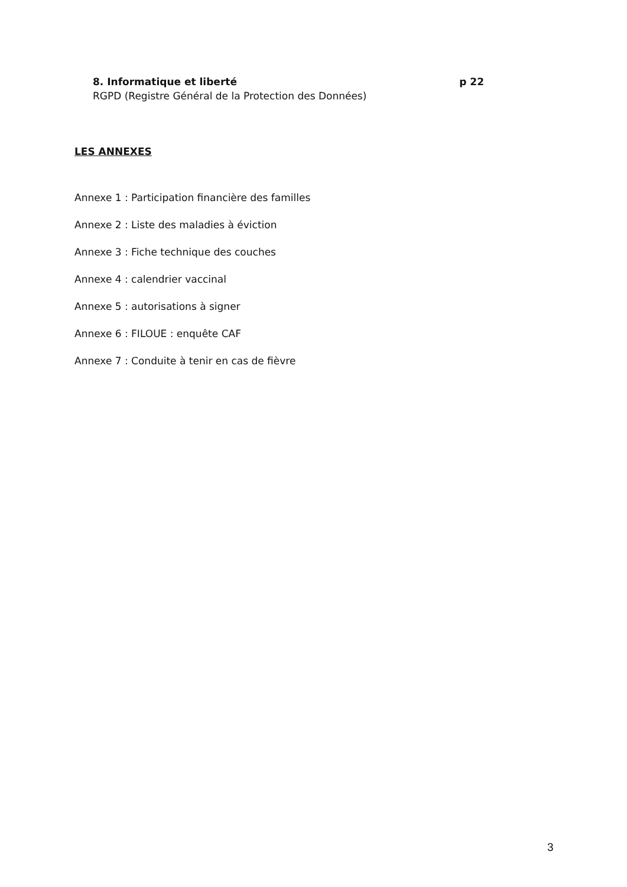8. Informatique et liberté p 22
RGPD (Registre Général de la Protection des Données)
LES ANNEXES
Annexe 1 : Participation financière des familles
Annexe 2 : Liste des maladies à éviction
Annexe 3 : Fiche technique des couches
Annexe 4 : calendrier vaccinal
Annexe 5 : autorisations à signer
Annexe 6 : FILOUE : enquête CAF
Annexe 7 : Conduite à tenir en cas de fièvre
3